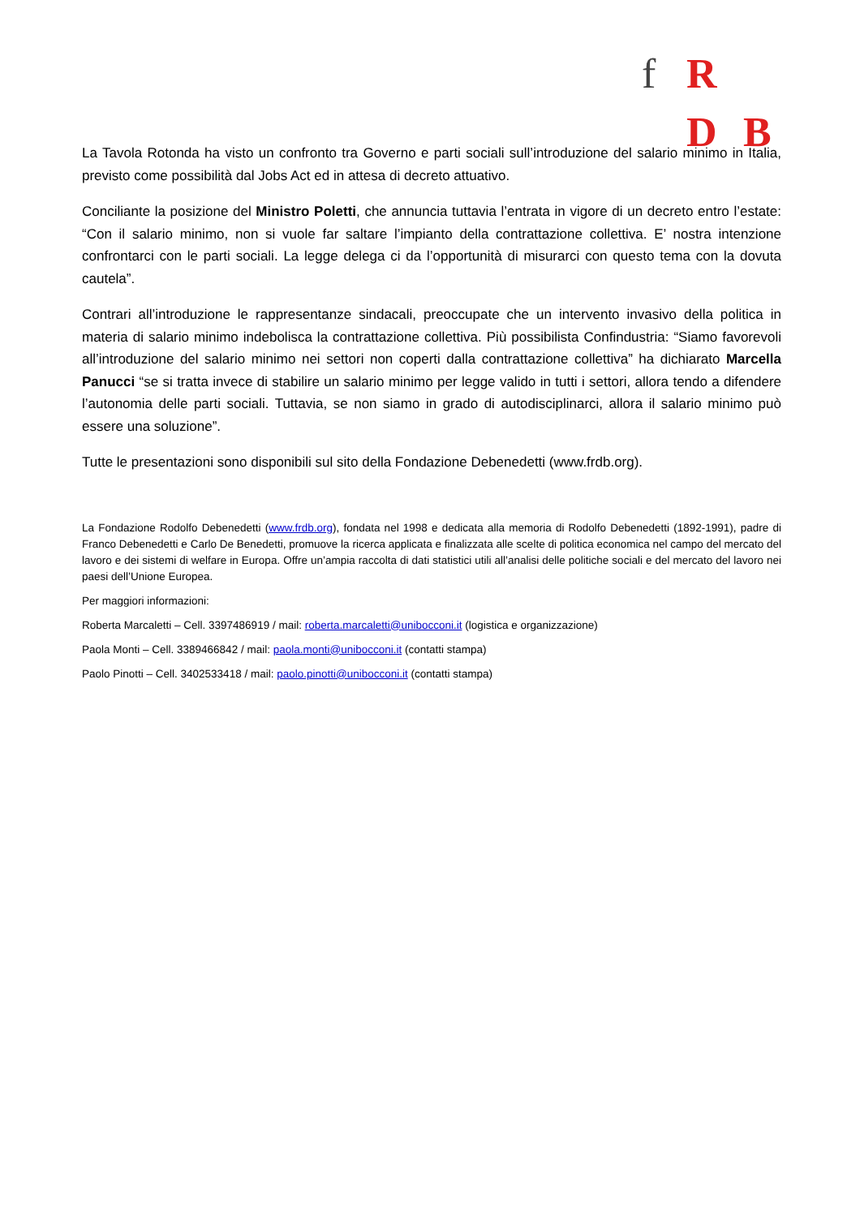f R D B
La Tavola Rotonda ha visto un confronto tra Governo e parti sociali sull’introduzione del salario minimo in Italia, previsto come possibilità dal Jobs Act ed in attesa di decreto attuativo.
Conciliante la posizione del Ministro Poletti, che annuncia tuttavia l’entrata in vigore di un decreto entro l’estate: “Con il salario minimo, non si vuole far saltare l’impianto della contrattazione collettiva. E’ nostra intenzione confrontarci con le parti sociali. La legge delega ci da l’opportunità di misurarci con questo tema con la dovuta cautela”.
Contrari all’introduzione le rappresentanze sindacali, preoccupate che un intervento invasivo della politica in materia di salario minimo indebolisca la contrattazione collettiva. Più possibilista Confindustria: “Siamo favorevoli all’introduzione del salario minimo nei settori non coperti dalla contrattazione collettiva” ha dichiarato Marcella Panucci “se si tratta invece di stabilire un salario minimo per legge valido in tutti i settori, allora tendo a difendere l’autonomia delle parti sociali. Tuttavia, se non siamo in grado di autodisciplinarci, allora il salario minimo può essere una soluzione”.
Tutte le presentazioni sono disponibili sul sito della Fondazione Debenedetti (www.frdb.org).
La Fondazione Rodolfo Debenedetti (www.frdb.org), fondata nel 1998 e dedicata alla memoria di Rodolfo Debenedetti (1892-1991), padre di Franco Debenedetti e Carlo De Benedetti, promuove la ricerca applicata e finalizzata alle scelte di politica economica nel campo del mercato del lavoro e dei sistemi di welfare in Europa. Offre un’ampia raccolta di dati statistici utili all’analisi delle politiche sociali e del mercato del lavoro nei paesi dell’Unione Europea.
Per maggiori informazioni:
Roberta Marcaletti – Cell. 3397486919 / mail: roberta.marcaletti@unibocconi.it (logistica e organizzazione)
Paola Monti – Cell. 3389466842 / mail: paola.monti@unibocconi.it (contatti stampa)
Paolo Pinotti – Cell. 3402533418 / mail: paolo.pinotti@unibocconi.it (contatti stampa)